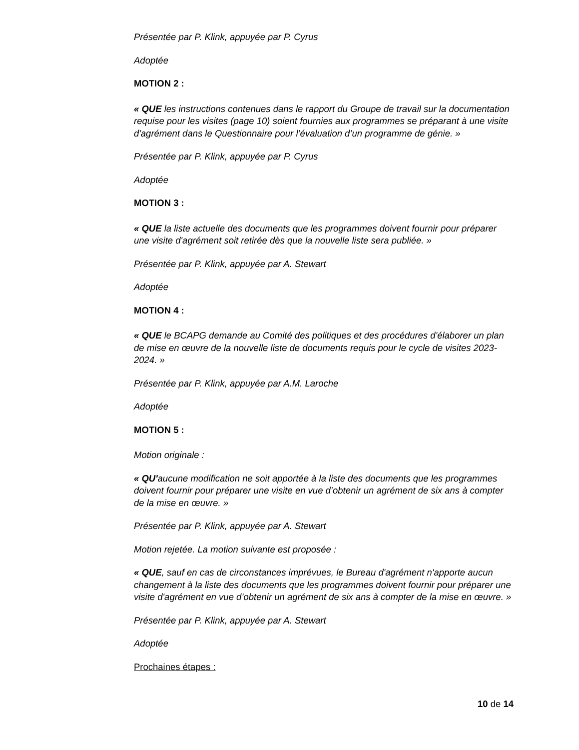Présentée par P. Klink, appuyée par P. Cyrus
Adoptée
MOTION 2 :
« QUE les instructions contenues dans le rapport du Groupe de travail sur la documentation requise pour les visites (page 10) soient fournies aux programmes se préparant à une visite d'agrément dans le Questionnaire pour l’évaluation d’un programme de génie. »
Présentée par P. Klink, appuyée par P. Cyrus
Adoptée
MOTION 3 :
« QUE la liste actuelle des documents que les programmes doivent fournir pour préparer une visite d'agrément soit retirée dès que la nouvelle liste sera publiée. »
Présentée par P. Klink, appuyée par A. Stewart
Adoptée
MOTION 4 :
« QUE le BCAPG demande au Comité des politiques et des procédures d'élaborer un plan de mise en œuvre de la nouvelle liste de documents requis pour le cycle de visites 2023-2024. »
Présentée par P. Klink, appuyée par A.M. Laroche
Adoptée
MOTION 5 :
Motion originale :
« QU'aucune modification ne soit apportée à la liste des documents que les programmes doivent fournir pour préparer une visite en vue d’obtenir un agrément de six ans à compter de la mise en œuvre. »
Présentée par P. Klink, appuyée par A. Stewart
Motion rejetée. La motion suivante est proposée :
« QUE, sauf en cas de circonstances imprévues, le Bureau d'agrément n'apporte aucun changement à la liste des documents que les programmes doivent fournir pour préparer une visite d'agrément en vue d’obtenir un agrément de six ans à compter de la mise en œuvre. »
Présentée par P. Klink, appuyée par A. Stewart
Adoptée
Prochaines étapes :
10 de 14